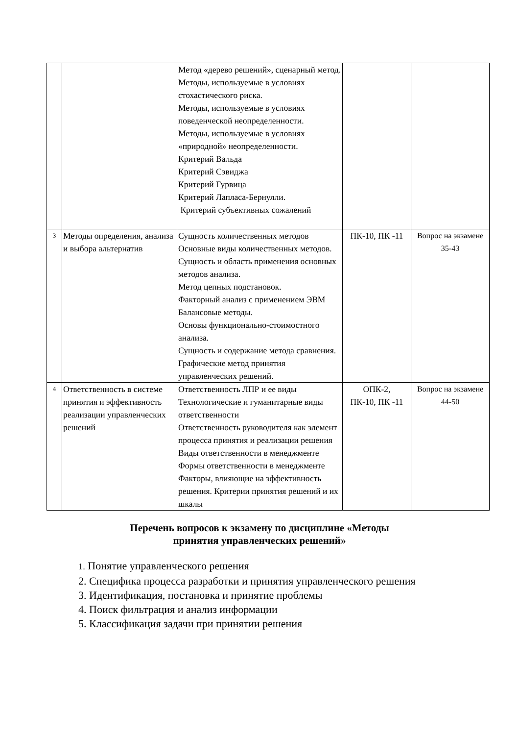| | | Метод «дерево решений», сценарный метод. Методы, используемые в условиях стохастического риска. Методы, используемые в условиях поведенческой неопределенности. Методы, используемые в условиях «природной» неопределенности. Критерий Вальда Критерий Сэвиджа Критерий Гурвица Критерий Лапласа-Бернулли. Критерий субъективных сожалений | | |
| 3 | Методы определения, анализа и выбора альтернатив | Сущность количественных методов Основные виды количественных методов. Сущность и область применения основных методов анализа. Метод цепных подстановок. Факторный анализ с применением ЭВМ Балансовые методы. Основы функционально-стоимостного анализа. Сущность и содержание метода сравнения. Графические метод принятия управленческих решений. | ПК-10, ПК -11 | Вопрос на экзамене 35-43 |
| 4 | Ответственность в системе принятия и эффективность реализации управленческих решений | Ответственность ЛПР и ее виды Технологические и гуманитарные виды ответственности Ответственность руководителя как элемент процесса принятия и реализации решения Виды ответственности в менеджменте Формы ответственности в менеджменте Факторы, влияющие на эффективность решения. Критерии принятия решений и их шкалы | ОПК-2, ПК-10, ПК -11 | Вопрос на экзамене 44-50 |
Перечень вопросов к экзамену по дисциплине «Методы
принятия управленческих решений»
1. Понятие управленческого решения
2. Специфика процесса разработки и принятия управленческого решения
3. Идентификация, постановка и принятие проблемы
4. Поиск фильтрация и анализ информации
5. Классификация задачи при принятии решения